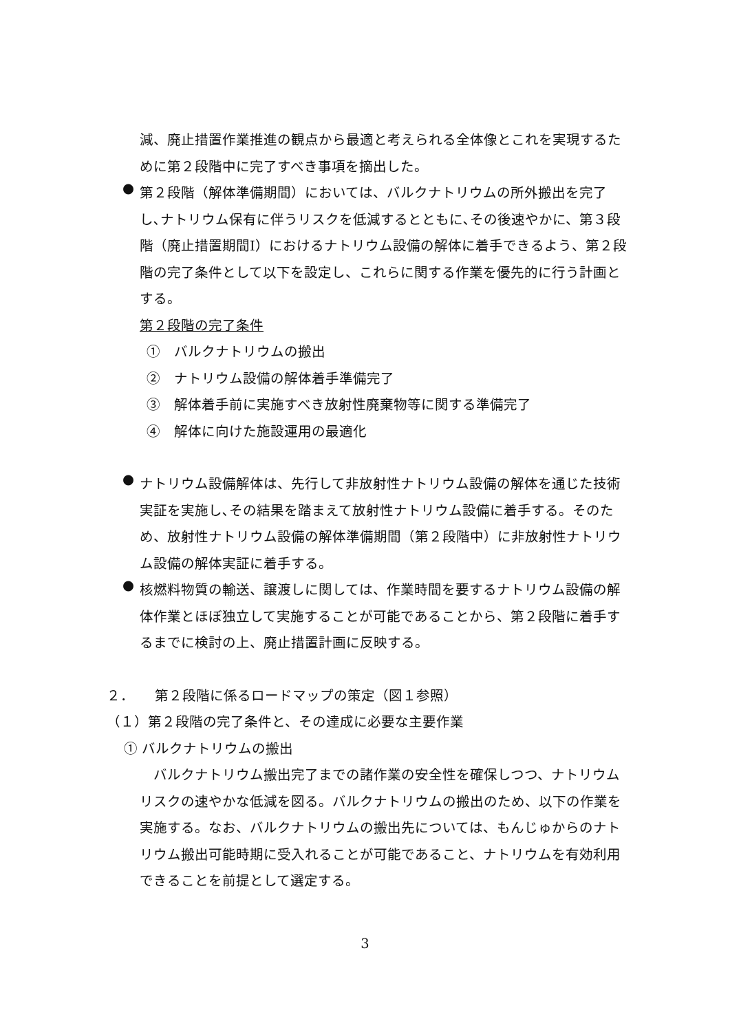減、廃止措置作業推進の観点から最適と考えられる全体像とこれを実現するために第２段階中に完了すべき事項を摘出した。
●
第２段階（解体準備期間）においては、バルクナトリウムの所外搬出を完了し､ナトリウム保有に伴うリスクを低減するとともに､その後速やかに、第３段階（廃止措置期間Ⅰ）におけるナトリウム設備の解体に着手できるよう、第２段階の完了条件として以下を設定し、これらに関する作業を優先的に行う計画とする。
第２段階の完了条件
①　バルクナトリウムの搬出
②　ナトリウム設備の解体着手準備完了
③　解体着手前に実施すべき放射性廃棄物等に関する準備完了
④　解体に向けた施設運用の最適化
●
ナトリウム設備解体は、先行して非放射性ナトリウム設備の解体を通じた技術実証を実施し､その結果を踏まえて放射性ナトリウム設備に着手する。そのため、放射性ナトリウム設備の解体準備期間（第２段階中）に非放射性ナトリウム設備の解体実証に着手する。
●
核燃料物質の輸送、譲渡しに関しては、作業時間を要するナトリウム設備の解体作業とほぼ独立して実施することが可能であることから、第２段階に着手するまでに検討の上、廃止措置計画に反映する。
２．　　第２段階に係るロードマップの策定（図１参照）
（１）第２段階の完了条件と、その達成に必要な主要作業
① バルクナトリウムの搬出
　バルクナトリウム搬出完了までの諸作業の安全性を確保しつつ、ナトリウムリスクの速やかな低減を図る。バルクナトリウムの搬出のため、以下の作業を実施する。なお、バルクナトリウムの搬出先については、もんじゅからのナトリウム搬出可能時期に受入れることが可能であること、ナトリウムを有効利用できることを前提として選定する。
3